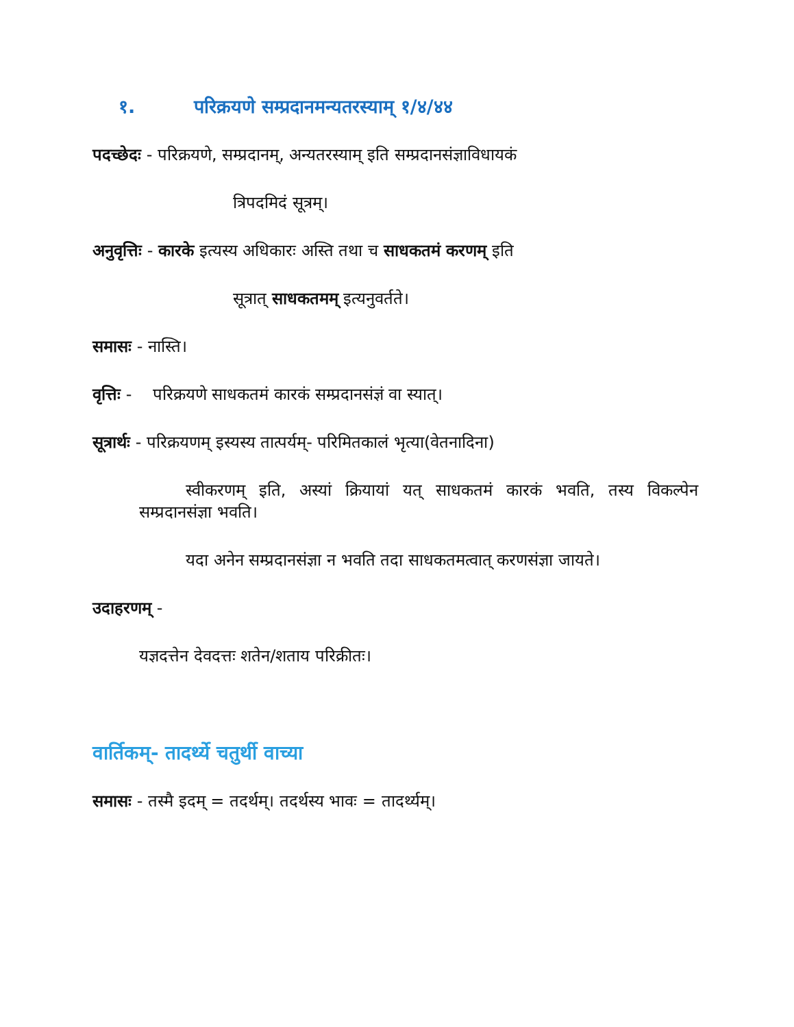१. परिक्रयणे सम्प्रदानमन्यतरस्याम् १/४/४४
पदच्छेदः - परिक्रयणे, सम्प्रदानम्, अन्यतरस्याम् इति सम्प्रदानसंज्ञाविधायकं
त्रिपदमिदं सूत्रम्।
अनुवृत्तिः - कारके इत्यस्य अधिकारः अस्ति तथा च साधकतमं करणम् इति
सूत्रात् साधकतमम् इत्यनुवर्तते।
समासः - नास्ति।
वृत्तिः - परिक्रयणे साधकतमं कारकं सम्प्रदानसंज्ञं वा स्यात्।
सूत्रार्थः - परिक्रयणम् इस्यस्य तात्पर्यम्- परिमितकालं भृत्या(वेतनादिना)
स्वीकरणम् इति, अस्यां क्रियायां यत् साधकतमं कारकं भवति, तस्य विकल्पेन सम्प्रदानसंज्ञा भवति।
यदा अनेन सम्प्रदानसंज्ञा न भवति तदा साधकतमत्वात् करणसंज्ञा जायते।
उदाहरणम् -
यज्ञदत्तेन देवदत्तः शतेन/शताय परिक्रीतः।
वार्तिकम्- तादर्थ्ये चतुर्थी वाच्या
समासः - तस्मै इदम् = तदर्थम्। तदर्थस्य भावः = तादर्थ्यम्।